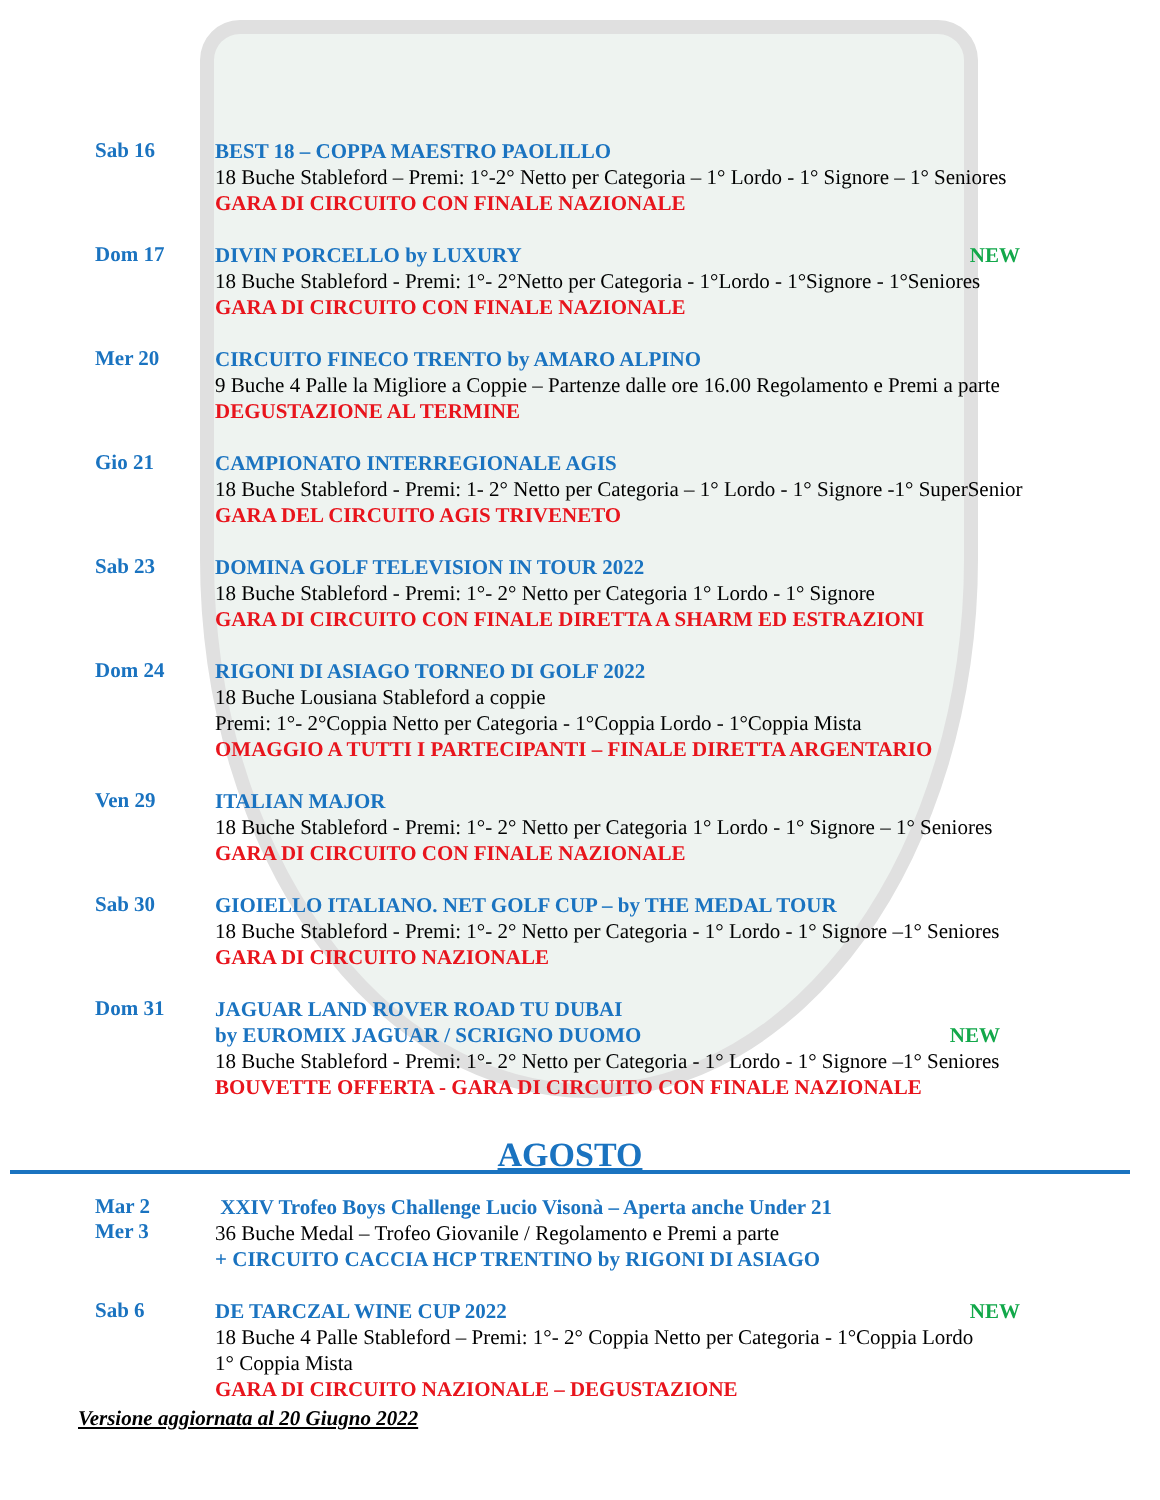Sab 16
BEST 18 – COPPA MAESTRO PAOLILLO
18 Buche Stableford – Premi: 1°-2° Netto per Categoria – 1° Lordo - 1° Signore – 1° Seniores
GARA DI CIRCUITO CON FINALE NAZIONALE
Dom 17
DIVIN PORCELLO by LUXURY NEW
18 Buche Stableford - Premi: 1°- 2°Netto per Categoria - 1°Lordo - 1°Signore - 1°Seniores
GARA DI CIRCUITO CON FINALE NAZIONALE
Mer 20
CIRCUITO FINECO TRENTO by AMARO ALPINO
9 Buche 4 Palle la Migliore a Coppie – Partenze dalle ore 16.00 Regolamento e Premi a parte
DEGUSTAZIONE AL TERMINE
Gio 21
CAMPIONATO INTERREGIONALE AGIS
18 Buche Stableford - Premi: 1- 2° Netto per Categoria – 1° Lordo - 1° Signore -1° SuperSenior
GARA DEL CIRCUITO AGIS TRIVENETO
Sab 23
DOMINA GOLF TELEVISION IN TOUR 2022
18 Buche Stableford - Premi: 1°- 2° Netto per Categoria 1° Lordo - 1° Signore
GARA DI CIRCUITO CON FINALE DIRETTA A SHARM ED ESTRAZIONI
Dom 24
RIGONI DI ASIAGO TORNEO DI GOLF 2022
18 Buche Lousiana Stableford a coppie
Premi: 1°- 2°Coppia Netto per Categoria - 1°Coppia Lordo - 1°Coppia Mista
OMAGGIO A TUTTI I PARTECIPANTI – FINALE DIRETTA ARGENTARIO
Ven 29
ITALIAN MAJOR
18 Buche Stableford - Premi: 1°- 2° Netto per Categoria 1° Lordo - 1° Signore – 1° Seniores
GARA DI CIRCUITO CON FINALE NAZIONALE
Sab 30
GIOIELLO ITALIANO. NET GOLF CUP – by THE MEDAL TOUR
18 Buche Stableford - Premi: 1°- 2° Netto per Categoria - 1° Lordo - 1° Signore –1° Seniores
GARA DI CIRCUITO NAZIONALE
Dom 31
JAGUAR LAND ROVER ROAD TU DUBAI
by EUROMIX JAGUAR / SCRIGNO DUOMO NEW
18 Buche Stableford - Premi: 1°- 2° Netto per Categoria - 1° Lordo - 1° Signore –1° Seniores
BOUVETTE OFFERTA - GARA DI CIRCUITO CON FINALE NAZIONALE
AGOSTO
Mar 2
Mer 3
XXIV Trofeo Boys Challenge Lucio Visonà – Aperta anche Under 21
36 Buche Medal – Trofeo Giovanile / Regolamento e Premi a parte
+ CIRCUITO CACCIA HCP TRENTINO by RIGONI DI ASIAGO
Sab 6
DE TARCZAL WINE CUP 2022 NEW
18 Buche 4 Palle Stableford – Premi: 1°- 2° Coppia Netto per Categoria - 1°Coppia Lordo
1° Coppia Mista
GARA DI CIRCUITO NAZIONALE – DEGUSTAZIONE
Versione aggiornata al 20 Giugno 2022